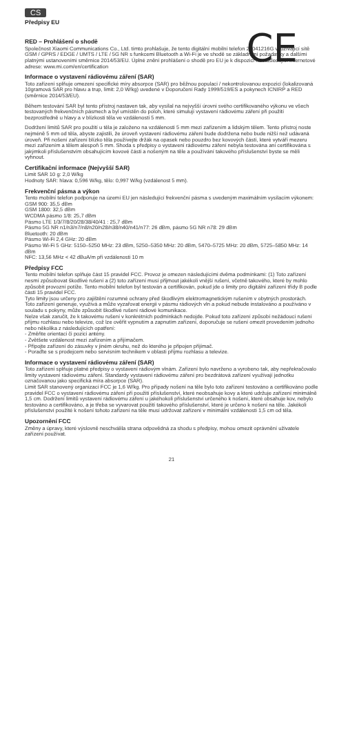CS
Předpisy EU
CE
RED – Prohlášení o shodě
Společnost Xiaomi Communications Co., Ltd. tímto prohlašuje, že tento digitální mobilní telefon 22041216G využívající sítě GSM / GPRS / EDGE / UMTS / LTE / 5G NR s funkcemi Bluetooth a Wi-Fi je ve shodě se základními požadavky a dalšími platnými ustanoveními směrnice 2014/53/EU. Úplné znění prohlášení o shodě pro EU je k dispozici na následující internetové adrese: www.mi.com/en/certification
Informace o vystavení rádiovému záření (SAR)
Toto zařízení splňuje omezení specifické míry absorpce (SAR) pro běžnou populaci / nekontrolovanou expozici (lokalizovaná 10gramová SAR pro hlavu a trup, limit: 2,0 W/kg) uvedené v Doporučení Rady 1999/519/ES a pokynech ICNIRP a RED (směrnice 2014/53/EU).
Během testování SAR byl tento přístroj nastaven tak, aby vysílal na nejvyšší úrovni svého certifikovaného výkonu ve všech testovaných frekvenčních pásmech a byl umístěn do poloh, které simulují vystavení rádiovému záření při použití bezprostředně u hlavy a v blízkosti těla ve vzdálenosti 5 mm.
Dodržení limitů SAR pro použití u těla je založeno na vzdálenosti 5 mm mezi zařízením a lidským tělem. Tento přístroj noste nejméně 5 mm od těla, abyste zajistili, že úroveň vystavení rádiovému záření bude dodržena nebo bude nižší než udávaná úroveň. Při nošení zařízení blízko těla používejte držák na opasek nebo pouzdro bez kovových částí, které vytváří mezeru mezi zařízením a tělem alespoň 5 mm. Shoda s předpisy o vystavení rádiovému záření nebyla testována ani certifikována s jakýmkoli příslušenstvím obsahujícím kovové části a nošeným na těle a používání takového příslušenství byste se měli vyhnout.
Certifikační informace (Nejvyšší SAR)
Limit SAR 10 g: 2,0 W/kg
Hodnoty SAR: hlava: 0,596 W/kg, tělo: 0,997 W/kg (vzdálenost 5 mm).
Frekvenční pásma a výkon
Tento mobilní telefon podporuje na území EU jen následující frekvenční pásma s uvedeným maximálním vysílacím výkonem:
GSM 900: 35,5 dBm
GSM 1800: 32,5 dBm
WCDMA pásmo 1/8: 25,7 dBm
Pásmo LTE 1/3/7/8/20/28/38/40/41 : 25,7 dBm
Pásmo 5G NR n1/n3/n7/n8/n20/n28/n38/n40/n41/n77: 26 dBm, pásmo 5G NR n78: 29 dBm
Bluetooth: 20 dBm
Pásmo Wi-Fi 2,4 GHz: 20 dBm
Pásmo Wi-Fi 5 GHz: 5150–5250 MHz: 23 dBm, 5250–5350 MHz: 20 dBm, 5470–5725 MHz: 20 dBm, 5725–5850 MHz: 14 dBm
NFC: 13,56 MHz < 42 dBuA/m při vzdálenosti 10 m
Předpisy FCC
Tento mobilní telefon splňuje část 15 pravidel FCC. Provoz je omezen následujícími dvěma podmínkami: (1) Toto zařízení nesmí způsobovat škodlivé rušení a (2) toto zařízení musí přijmout jakékoli vnější rušení, včetně takového, které by mohlo způsobit provozní potíže. Tento mobilní telefon byl testován a certifikován, pokud jde o limity pro digitální zařízení třídy B podle části 15 pravidel FCC.
Tyto limity jsou určeny pro zajištění rozumné ochrany před škodlivým elektromagnetickým rušením v obytných prostorách.
Toto zařízení generuje, využívá a může vyzařovat energii v pásmu rádiových vln a pokud nebude instalováno a používáno v souladu s pokyny, může způsobit škodlivé rušení rádiové komunikace.
Nelze však zaručit, že k takovému rušení v konkrétních podmínkách nedojde. Pokud toto zařízení způsobí nežádoucí rušení příjmu rozhlasu nebo televize, což lze ověřit vypnutím a zapnutím zařízení, doporučuje se rušení omezit provedením jednoho nebo několika z následujících opatření:
- Změňte orientaci či pozici antény.
- Zvětšete vzdálenost mezi zařízením a přijímačem.
- Připojte zařízení do zásuvky v jiném okruhu, než do kterého je připojen přijímač.
- Poraďte se s prodejcem nebo servisním technikem v oblasti příjmu rozhlasu a televize.
Informace o vystavení rádiovému záření (SAR)
Toto zařízení splňuje platné předpisy o vystavení rádiovým vlnám. Zařízení bylo navrženo a vyrobeno tak, aby nepřekračovalo limity vystavení rádiovému záření. Standardy vystavení rádiovému záření pro bezdrátová zařízení využívají jednotku označovanou jako specifická míra absorpce (SAR).
Limit SAR stanovený organizací FCC je 1,6 W/kg. Pro případy nošení na těle bylo toto zařízení testováno a certifikováno podle pravidel FCC o vystavení rádiovému záření při použití příslušenství, které neobsahuje kovy a které udržuje zařízení minimálně 1,5 cm. Dodržení limitů vystavení rádiovému záření u jakéhokoli příslušenství určeného k nošení, které obsahuje kov, nebylo testováno a certifikováno, a je třeba se vyvarovat použití takového příslušenství, které je určeno k nošení na těle. Jakékoli příslušenství použité k nošení tohoto zařízení na těle musí udržovat zařízení v minimální vzdálenosti 1,5 cm od těla.
Upozornění FCC
Změny a úpravy, které výslovně neschválila strana odpovědná za shodu s předpisy, mohou omezit oprávnění uživatele zařízení používat.
21